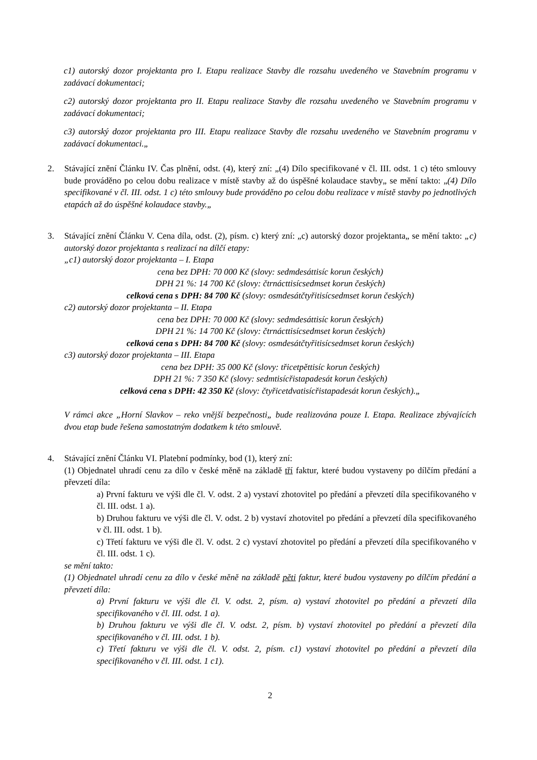c1) autorský dozor projektanta pro I. Etapu realizace Stavby dle rozsahu uvedeného ve Stavebním programu v zadávací dokumentaci;
c2) autorský dozor projektanta pro II. Etapu realizace Stavby dle rozsahu uvedeného ve Stavebním programu v zadávací dokumentaci;
c3) autorský dozor projektanta pro III. Etapu realizace Stavby dle rozsahu uvedeného ve Stavebním programu v zadávací dokumentaci.„
2. Stávající znění Článku IV. Čas plnění, odst. (4), který zní: „(4) Dílo specifikované v čl. III. odst. 1 c) této smlouvy bude prováděno po celou dobu realizace v místě stavby až do úspěšné kolaudace stavby„ se mění takto: „(4) Dílo specifikované v čl. III. odst. 1 c) této smlouvy bude prováděno po celou dobu realizace v místě stavby po jednotlivých etapách až do úspěšné kolaudace stavby.„
3. Stávající znění Článku V. Cena díla, odst. (2), písm. c) který zní: „c) autorský dozor projektanta„ se mění takto: „c) autorský dozor projektanta s realizací na dílčí etapy:
„c1) autorský dozor projektanta – I. Etapa
cena bez DPH: 70 000 Kč (slovy: sedmdesáttisíc korun českých)
DPH 21 %: 14 700 Kč (slovy: čtrnácttisícsedmset korun českých)
celková cena s DPH: 84 700 Kč (slovy: osmdesátčtyřitisícsedmset korun českých)
c2) autorský dozor projektanta – II. Etapa
cena bez DPH: 70 000 Kč (slovy: sedmdesáttisíc korun českých)
DPH 21 %: 14 700 Kč (slovy: čtrnácttisícsedmset korun českých)
celková cena s DPH: 84 700 Kč (slovy: osmdesátčtyřitisícsedmset korun českých)
c3) autorský dozor projektanta – III. Etapa
cena bez DPH: 35 000 Kč (slovy: třicetpěttisíc korun českých)
DPH 21 %: 7 350 Kč (slovy: sedmtisícřistapadesát korun českých)
celková cena s DPH: 42 350 Kč (slovy: čtyřicetdvatisícřistapadesát korun českých).„
V rámci akce „Horní Slavkov – reko vnější bezpečnosti„ bude realizována pouze I. Etapa. Realizace zbývajících dvou etap bude řešena samostatným dodatkem k této smlouvě.
4. Stávající znění Článku VI. Platební podmínky, bod (1), který zní:
(1) Objednatel uhradí cenu za dílo v české měně na základě tří faktur, které budou vystaveny po dílčím předání a převzetí díla:
a) První fakturu ve výši dle čl. V. odst. 2 a) vystaví zhotovitel po předání a převzetí díla specifikovaného v čl. III. odst. 1 a).
b) Druhou fakturu ve výši dle čl. V. odst. 2 b) vystaví zhotovitel po předání a převzetí díla specifikovaného v čl. III. odst. 1 b).
c) Třetí fakturu ve výši dle čl. V. odst. 2 c) vystaví zhotovitel po předání a převzetí díla specifikovaného v čl. III. odst. 1 c).
se mění takto:
(1) Objednatel uhradí cenu za dílo v české měně na základě pěti faktur, které budou vystaveny po dílčím předání a převzetí díla:
a) První fakturu ve výši dle čl. V. odst. 2, písm. a) vystaví zhotovitel po předání a převzetí díla specifikovaného v čl. III. odst. 1 a).
b) Druhou fakturu ve výši dle čl. V. odst. 2, písm. b) vystaví zhotovitel po předání a převzetí díla specifikovaného v čl. III. odst. 1 b).
c) Třetí fakturu ve výši dle čl. V. odst. 2, písm. c1) vystaví zhotovitel po předání a převzetí díla specifikovaného v čl. III. odst. 1 c1).
2